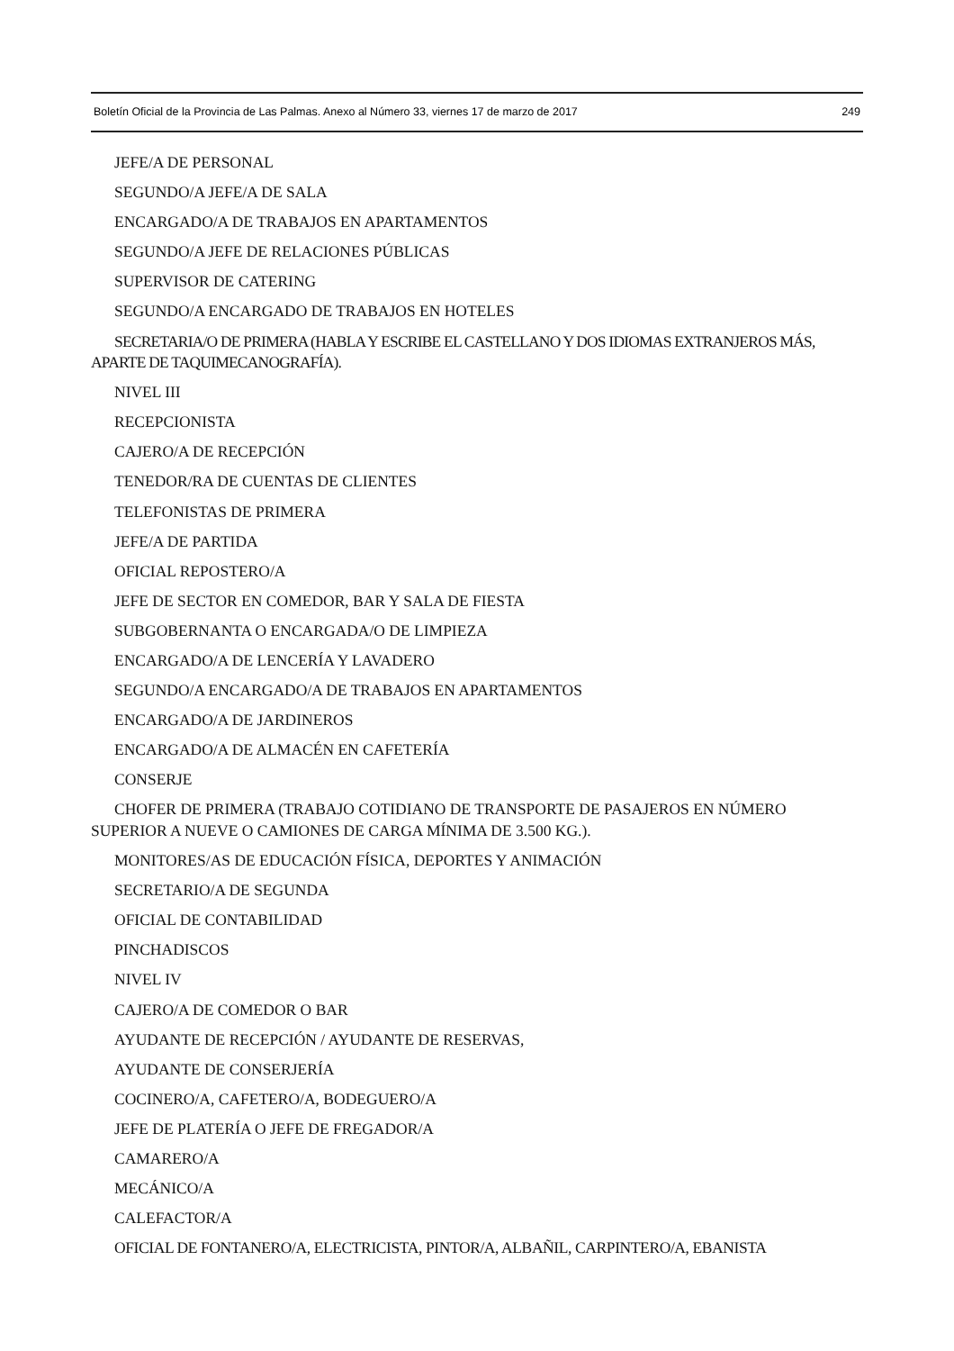Boletín Oficial de la Provincia de Las Palmas. Anexo al Número 33, viernes 17 de marzo de 2017 249
JEFE/A DE PERSONAL
SEGUNDO/A JEFE/A DE SALA
ENCARGADO/A DE TRABAJOS EN APARTAMENTOS
SEGUNDO/A JEFE DE RELACIONES PÚBLICAS
SUPERVISOR DE CATERING
SEGUNDO/A ENCARGADO DE TRABAJOS EN HOTELES
SECRETARIA/O DE PRIMERA (HABLA Y ESCRIBE EL CASTELLANO Y DOS IDIOMAS EXTRANJEROS MÁS, APARTE DE TAQUIMECANOGRAFÍA).
NIVEL III
RECEPCIONISTA
CAJERO/A DE RECEPCIÓN
TENEDOR/RA DE CUENTAS DE CLIENTES
TELEFONISTAS DE PRIMERA
JEFE/A DE PARTIDA
OFICIAL REPOSTERO/A
JEFE DE SECTOR EN COMEDOR, BAR Y SALA DE FIESTA
SUBGOBERNANTA O ENCARGADA/O DE LIMPIEZA
ENCARGADO/A DE LENCERÍA Y LAVADERO
SEGUNDO/A ENCARGADO/A DE TRABAJOS EN APARTAMENTOS
ENCARGADO/A DE JARDINEROS
ENCARGADO/A DE ALMACÉN EN CAFETERÍA
CONSERJE
CHOFER DE PRIMERA (TRABAJO COTIDIANO DE TRANSPORTE DE PASAJEROS EN NÚMERO SUPERIOR A NUEVE O CAMIONES DE CARGA MÍNIMA DE 3.500 KG.).
MONITORES/AS DE EDUCACIÓN FÍSICA, DEPORTES Y ANIMACIÓN
SECRETARIO/A DE SEGUNDA
OFICIAL DE CONTABILIDAD
PINCHADISCOS
NIVEL IV
CAJERO/A DE COMEDOR O BAR
AYUDANTE DE RECEPCIÓN / AYUDANTE DE RESERVAS,
AYUDANTE DE CONSERJERÍA
COCINERO/A, CAFETERO/A, BODEGUERO/A
JEFE DE PLATERÍA O JEFE DE FREGADOR/A
CAMARERO/A
MECÁNICO/A
CALEFACTOR/A
OFICIAL DE FONTANERO/A, ELECTRICISTA, PINTOR/A, ALBAÑIL, CARPINTERO/A, EBANISTA